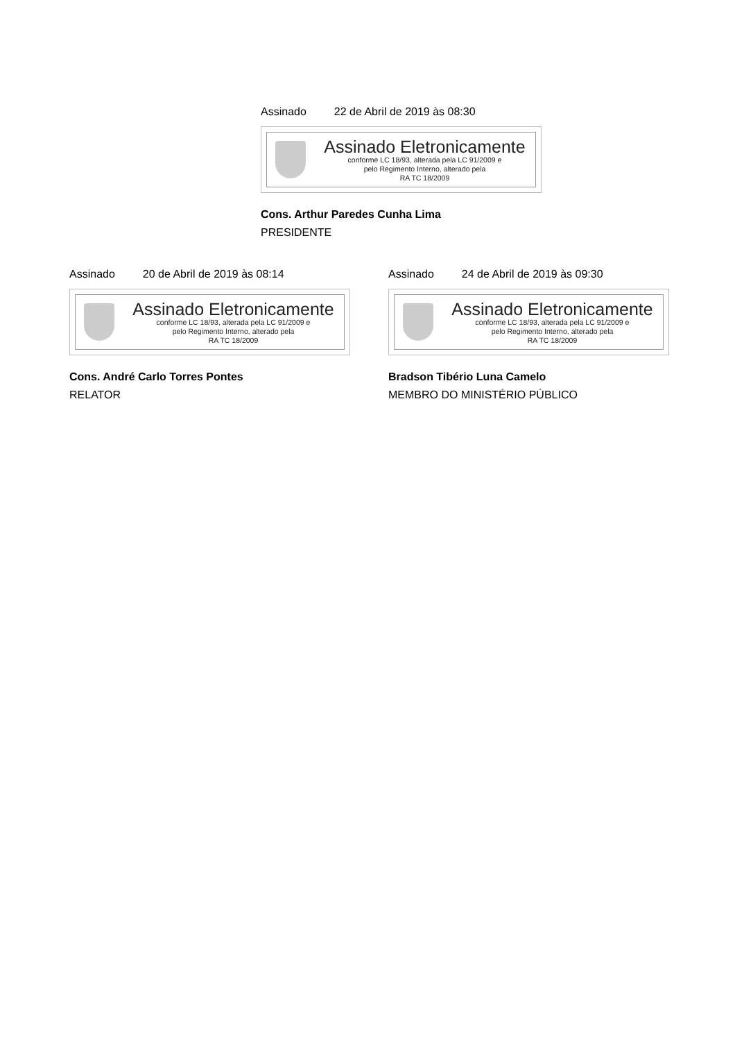Assinado 22 de Abril de 2019 às 08:30
Assinado Eletronicamente
conforme LC 18/93, alterada pela LC 91/2009 e
pelo Regimento Interno, alterado pela
RA TC 18/2009
Cons. Arthur Paredes Cunha Lima
PRESIDENTE
Assinado 20 de Abril de 2019 às 08:14
Assinado Eletronicamente
conforme LC 18/93, alterada pela LC 91/2009 e
pelo Regimento Interno, alterado pela
RA TC 18/2009
Cons. André Carlo Torres Pontes
RELATOR
Assinado 24 de Abril de 2019 às 09:30
Assinado Eletronicamente
conforme LC 18/93, alterada pela LC 91/2009 e
pelo Regimento Interno, alterado pela
RA TC 18/2009
Bradson Tibério Luna Camelo
MEMBRO DO MINISTÉRIO PÚBLICO